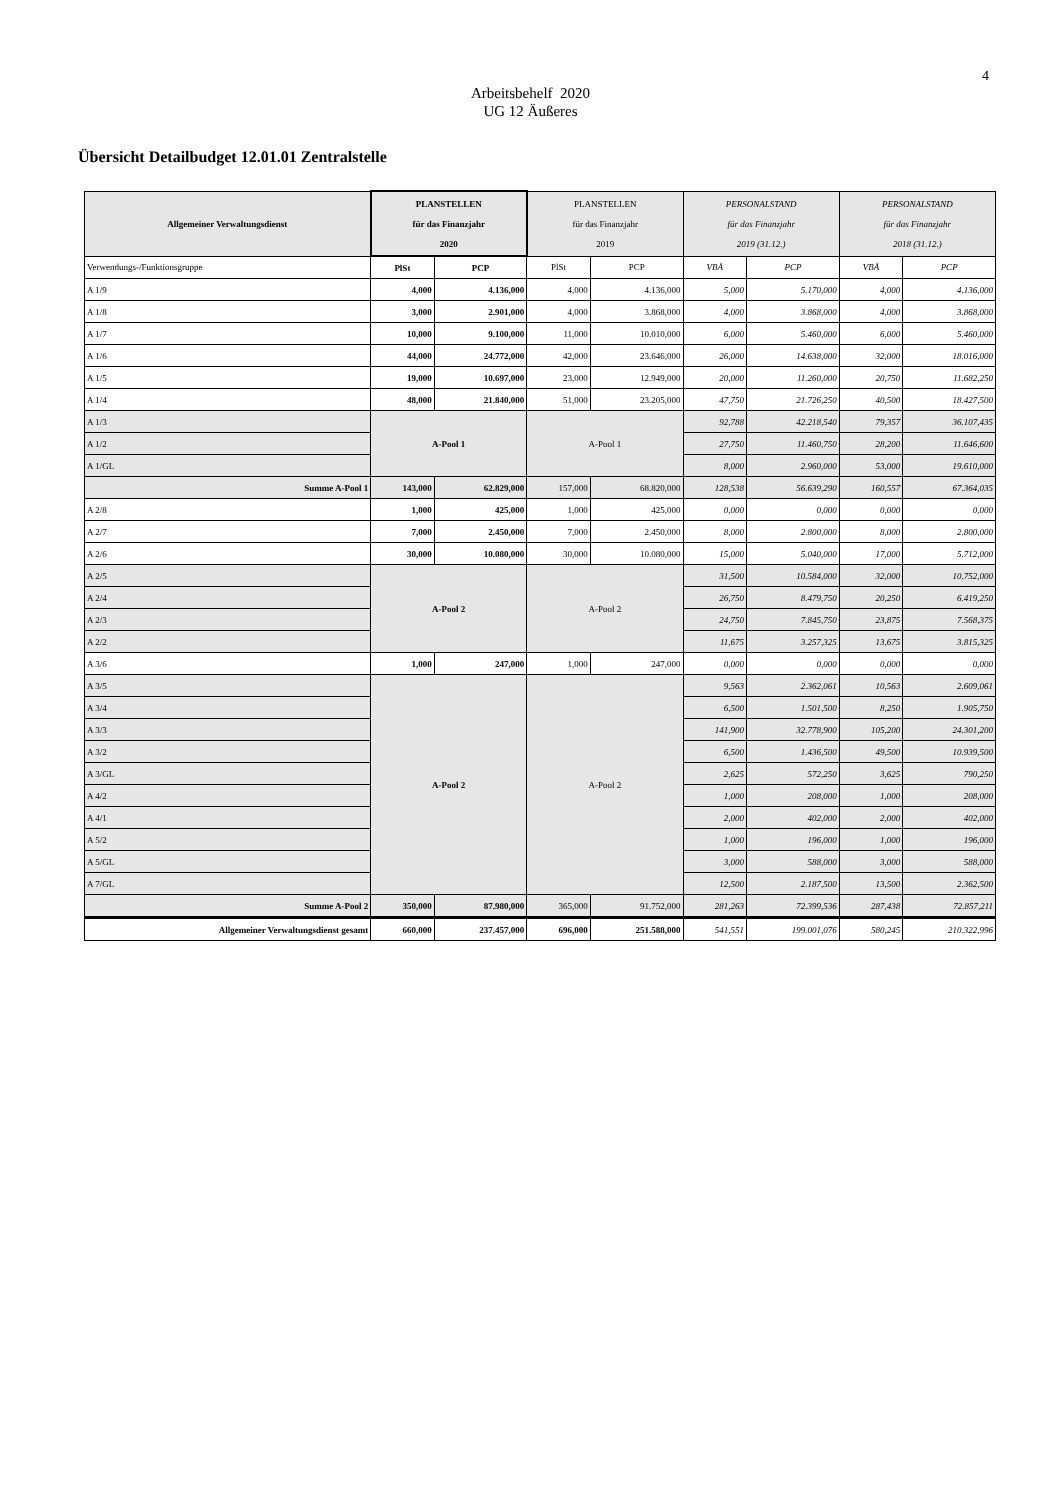4
Arbeitsbehelf 2020
UG 12 Äußeres
Übersicht Detailbudget 12.01.01 Zentralstelle
| Allgemeiner Verwaltungsdienst | PLANSTELLEN für das Finanzjahr 2020 | | PLANSTELLEN für das Finanzjahr 2019 | | PERSONALSTAND für das Finanzjahr 2019 (31.12.) | | PERSONALSTAND für das Finanzjahr 2018 (31.12.) | |
| --- | --- | --- | --- | --- | --- | --- | --- | --- |
| Verwendungs-/Funktionsgruppe | PlSt | PCP | PlSt | PCP | VBÄ | PCP | VBÄ | PCP |
| A 1/9 | 4,000 | 4.136,000 | 4,000 | 4.136,000 | 5,000 | 5.170,000 | 4,000 | 4.136,000 |
| A 1/8 | 3,000 | 2.901,000 | 4,000 | 3.868,000 | 4,000 | 3.868,000 | 4,000 | 3.868,000 |
| A 1/7 | 10,000 | 9.100,000 | 11,000 | 10.010,000 | 6,000 | 5.460,000 | 6,000 | 5.460,000 |
| A 1/6 | 44,000 | 24.772,000 | 42,000 | 23.646,000 | 26,000 | 14.638,000 | 32,000 | 18.016,000 |
| A 1/5 | 19,000 | 10.697,000 | 23,000 | 12.949,000 | 20,000 | 11.260,000 | 20,750 | 11.682,250 |
| A 1/4 | 48,000 | 21.840,000 | 51,000 | 23.205,000 | 47,750 | 21.726,250 | 40,500 | 18.427,500 |
| A 1/3 | A-Pool 1 | | A-Pool 1 | | 92,788 | 42.218,540 | 79,357 | 36.107,435 |
| A 1/2 | | | | | 27,750 | 11.460,750 | 28,200 | 11.646,600 |
| A 1/GL | | | | | 8,000 | 2.960,000 | 53,000 | 19.610,000 |
| Summe A-Pool 1 | 143,000 | 62.829,000 | 157,000 | 68.820,000 | 128,538 | 56.639,290 | 160,557 | 67.364,035 |
| A 2/8 | 1,000 | 425,000 | 1,000 | 425,000 | 0,000 | 0,000 | 0,000 | 0,000 |
| A 2/7 | 7,000 | 2.450,000 | 7,000 | 2.450,000 | 8,000 | 2.800,000 | 8,000 | 2.800,000 |
| A 2/6 | 30,000 | 10.080,000 | 30,000 | 10.080,000 | 15,000 | 5.040,000 | 17,000 | 5.712,000 |
| A 2/5 | A-Pool 2 | | A-Pool 2 | | 31,500 | 10.584,000 | 32,000 | 10.752,000 |
| A 2/4 | | | | | 26,750 | 8.479,750 | 20,250 | 6.419,250 |
| A 2/3 | | | | | 24,750 | 7.845,750 | 23,875 | 7.568,375 |
| A 2/2 | | | | | 11,675 | 3.257,325 | 13,675 | 3.815,325 |
| A 3/6 | 1,000 | 247,000 | 1,000 | 247,000 | 0,000 | 0,000 | 0,000 | 0,000 |
| A 3/5 | A-Pool 2 | | A-Pool 2 | | 9,563 | 2.362,061 | 10,563 | 2.609,061 |
| A 3/4 | | | | | 6,500 | 1.501,500 | 8,250 | 1.905,750 |
| A 3/3 | | | | | 141,900 | 32.778,900 | 105,200 | 24.301,200 |
| A 3/2 | | | | | 6,500 | 1.436,500 | 49,500 | 10.939,500 |
| A 3/GL | | | | | 2,625 | 572,250 | 3,625 | 790,250 |
| A 4/2 | | | | | 1,000 | 208,000 | 1,000 | 208,000 |
| A 4/1 | | | | | 2,000 | 402,000 | 2,000 | 402,000 |
| A 5/2 | | | | | 1,000 | 196,000 | 1,000 | 196,000 |
| A 5/GL | | | | | 3,000 | 588,000 | 3,000 | 588,000 |
| A 7/GL | | | | | 12,500 | 2.187,500 | 13,500 | 2.362,500 |
| Summe A-Pool 2 | 350,000 | 87.980,000 | 365,000 | 91.752,000 | 281,263 | 72.399,536 | 287,438 | 72.857,211 |
| Allgemeiner Verwaltungsdienst gesamt | 660,000 | 237.457,000 | 696,000 | 251.588,000 | 541,551 | 199.001,076 | 580,245 | 210.322,996 |